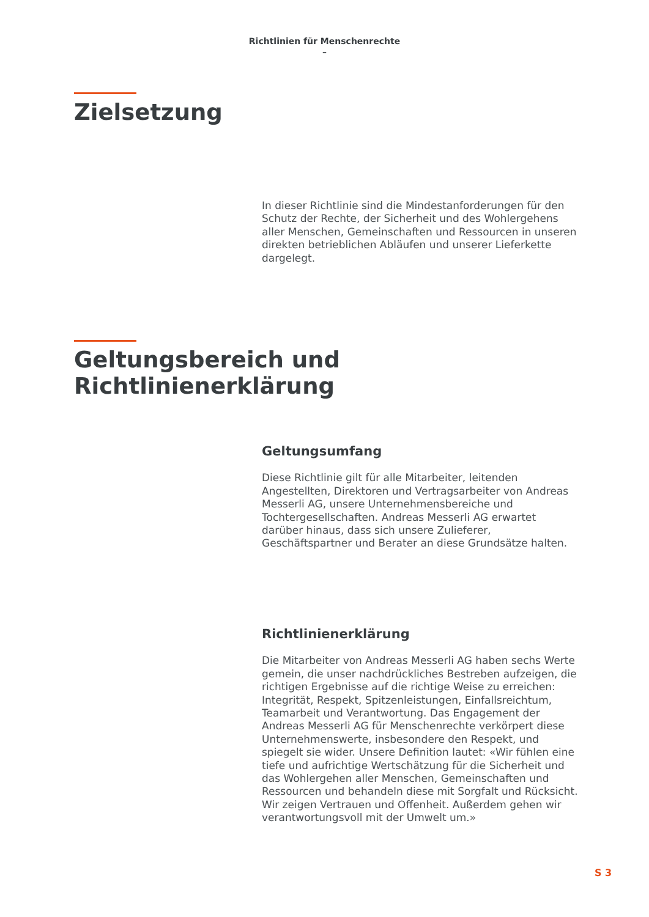Richtlinien für Menschenrechte
–
Zielsetzung
In dieser Richtlinie sind die Mindestanforderungen für den Schutz der Rechte, der Sicherheit und des Wohlergehens aller Menschen, Gemeinschaften und Ressourcen in unseren direkten betrieblichen Abläufen und unserer Lieferkette dargelegt.
Geltungsbereich und
Richtlinienerklärung
Geltungsumfang
Diese Richtlinie gilt für alle Mitarbeiter, leitenden Angestellten, Direktoren und Vertragsarbeiter von Andreas Messerli AG, unsere Unternehmensbereiche und Tochtergesellschaften. Andreas Messerli AG erwartet darüber hinaus, dass sich unsere Zulieferer, Geschäftspartner und Berater an diese Grundsätze halten.
Richtlinienerklärung
Die Mitarbeiter von Andreas Messerli AG haben sechs Werte gemein, die unser nachdrückliches Bestreben aufzeigen, die richtigen Ergebnisse auf die richtige Weise zu erreichen: Integrität, Respekt, Spitzenleistungen, Einfallsreichtum, Teamarbeit und Verantwortung. Das Engagement der Andreas Messerli AG für Menschenrechte verkörpert diese Unternehmenswerte, insbesondere den Respekt, und spiegelt sie wider. Unsere Definition lautet: «Wir fühlen eine tiefe und aufrichtige Wertschätzung für die Sicherheit und das Wohlergehen aller Menschen, Gemeinschaften und Ressourcen und behandeln diese mit Sorgfalt und Rücksicht. Wir zeigen Vertrauen und Offenheit. Außerdem gehen wir verantwortungsvoll mit der Umwelt um.»
S 3